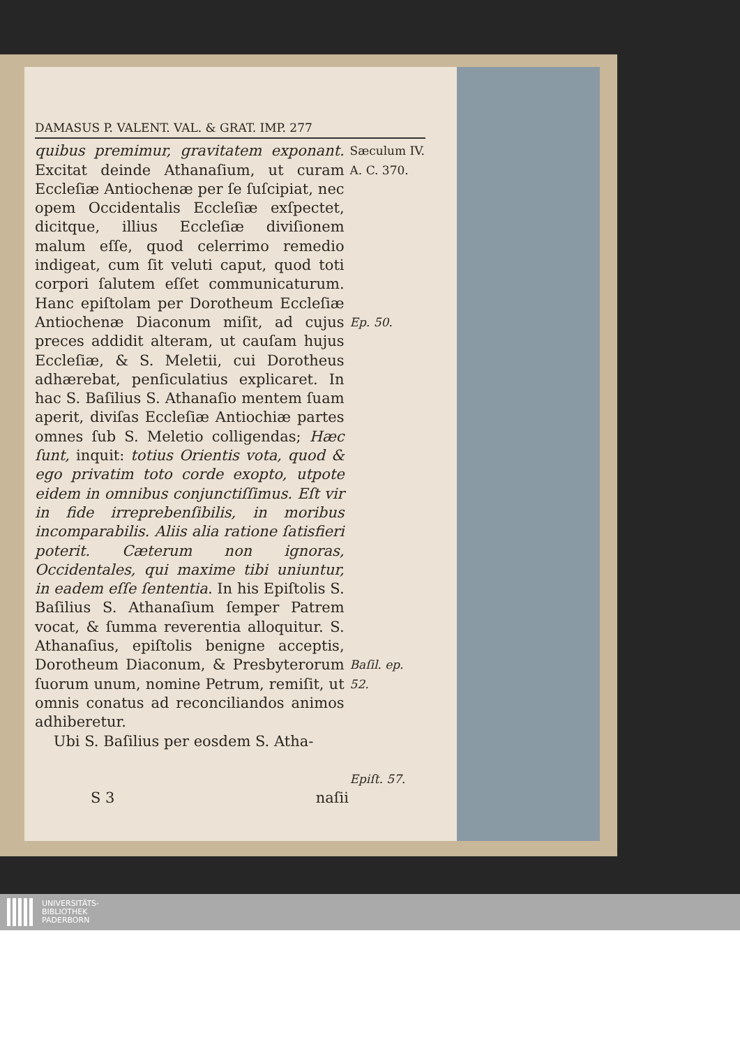DAMASUS P. VALENT. VAL. & GRAT. IMP. 277
quibus premimur, gravitatem exponant. Excitat deinde Athanaſium, ut curam Eccleſiæ Antiochenæ per ſe ſuſcipiat, nec opem Occidentalis Eccleſiæ exſpectet, dicitque, illius Eccleſiæ diviſionem malum eſſe, quod celerrimo remedio indigeat, cum ſit veluti caput, quod toti corpori ſalutem eſſet communicaturum. Hanc epiſtolam per Dorotheum Eccleſiæ Antiochenæ Diaconum miſit, ad cujus preces addidit alteram, ut cauſam hujus Eccleſiæ, & S. Meletii, cui Dorotheus adhærebat, penſiculatius explicaret. In hac S. Baſilius S. Athanaſio mentem ſuam aperit, diviſas Eccleſiæ Antiochiæ partes omnes ſub S. Meletio colligendas; Hæc ſunt, inquit: totius Orientis vota, quod & ego privatim toto corde exopto, utpote eidem in omnibus conjunctiſſimus. Eſt vir in fide irreprebenſibilis, in moribus incomparabilis. Aliis alia ratione ſatisfieri poterit. Cæterum non ignoras, Occidentales, qui maxime tibi uniuntur, in eadem eſſe ſententia. In his Epiſtolis S. Baſilius S. Athanaſium ſemper Patrem vocat, & ſumma reverentia alloquitur. S. Athanaſius, epiſtolis benigne acceptis, Dorotheum Diaconum, & Presbyterorum ſuorum unum, nomine Petrum, remiſit, ut omnis conatus ad reconciliandos animos adhiberetur.
Ubi S. Baſilius per eosdem S. Atha-
Sæculum IV.
A. C. 370.
Ep. 50.
Baſil. ep. 52.
Epiſt. 57.
S 3 naſii
UNIVERSITÄTS-
BIBLIOTHEK
PADERBORN